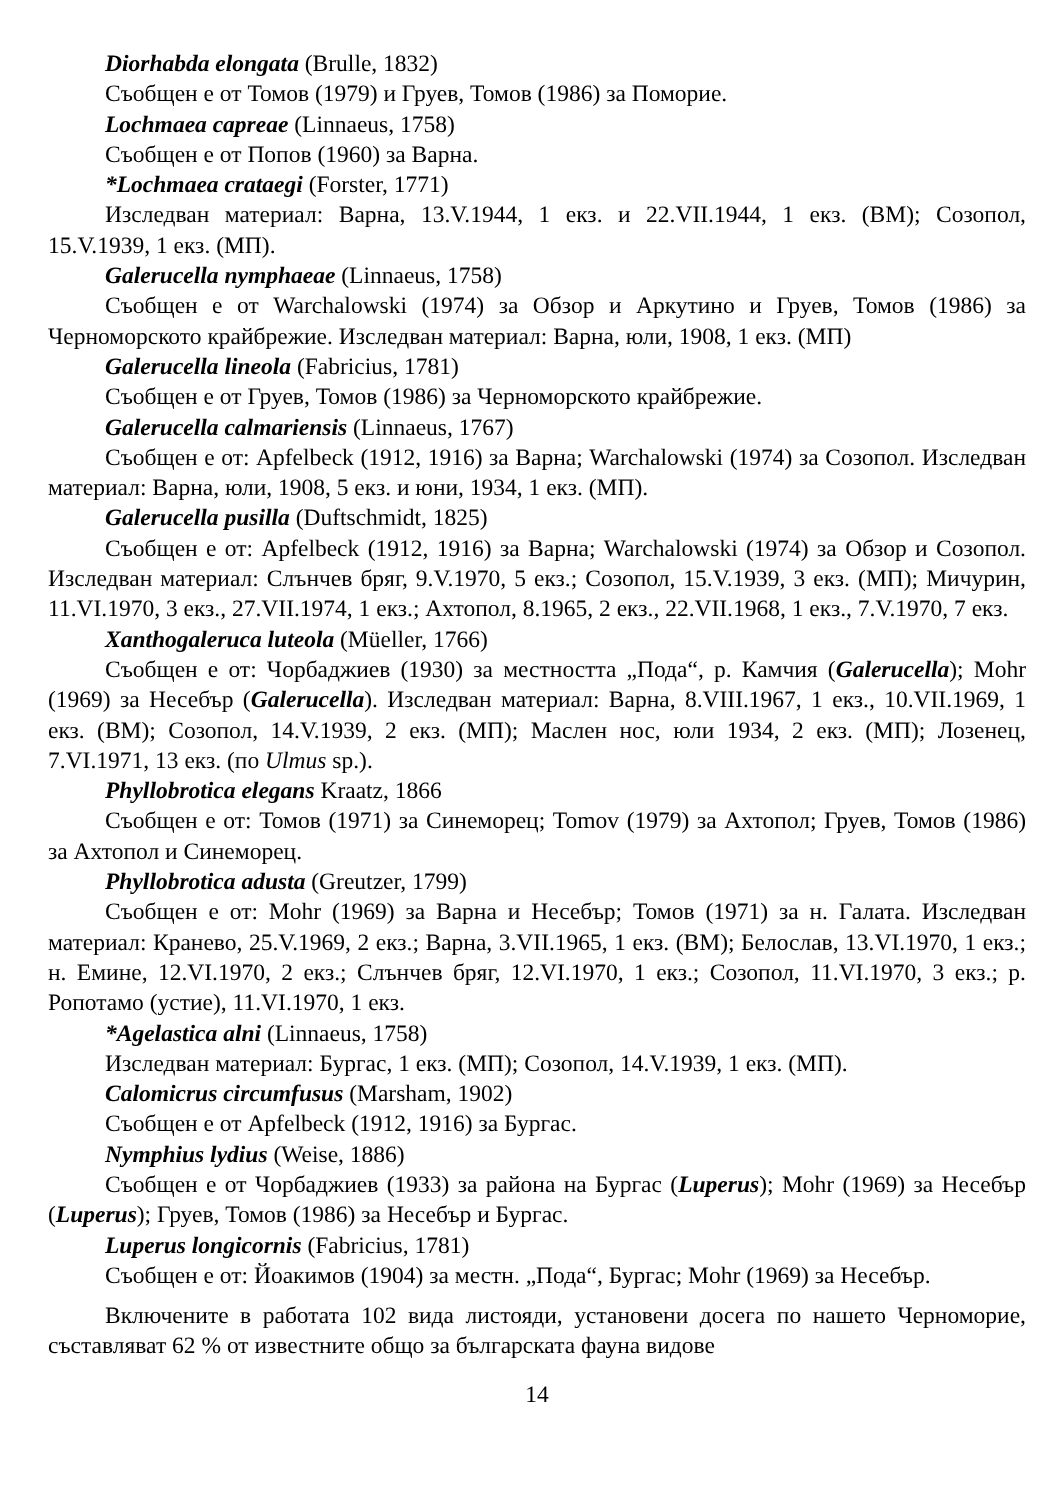Diorhabda elongata (Brulle, 1832)
Съобщен е от Томов (1979) и Груев, Томов (1986) за Поморие.
Lochmaea capreae (Linnaeus, 1758)
Съобщен е от Попов (1960) за Варна.
*Lochmaea crataegi (Forster, 1771)
Изследван материал: Варна, 13.V.1944, 1 екз. и 22.VII.1944, 1 екз. (ВМ); Созопол, 15.V.1939, 1 екз. (МП).
Galerucella nymphaeae (Linnaeus, 1758)
Съобщен е от Warchalowski (1974) за Обзор и Аркутино и Груев, Томов (1986) за Черноморското крайбрежие. Изследван материал: Варна, юли, 1908, 1 екз. (МП)
Galerucella lineola (Fabricius, 1781)
Съобщен е от Груев, Томов (1986) за Черноморското крайбрежие.
Galerucella calmariensis (Linnaeus, 1767)
Съобщен е от: Apfelbeck (1912, 1916) за Варна; Warchalowski (1974) за Созопол. Изследван материал: Варна, юли, 1908, 5 екз. и юни, 1934, 1 екз. (МП).
Galerucella pusilla (Duftschmidt, 1825)
Съобщен е от: Apfelbeck (1912, 1916) за Варна; Warchalowski (1974) за Обзор и Созопол. Изследван материал: Слънчев бряг, 9.V.1970, 5 екз.; Созопол, 15.V.1939, 3 екз. (МП); Мичурин, 11.VI.1970, 3 екз., 27.VII.1974, 1 екз.; Ахтопол, 8.1965, 2 екз., 22.VII.1968, 1 екз., 7.V.1970, 7 екз.
Xanthogaleruca luteola (Müeller, 1766)
Съобщен е от: Чорбаджиев (1930) за местността „Пода“, р. Камчия (Galerucella); Mohr (1969) за Несебър (Galerucella). Изследван материал: Варна, 8.VIII.1967, 1 екз., 10.VII.1969, 1 екз. (ВМ); Созопол, 14.V.1939, 2 екз. (МП); Маслен нос, юли 1934, 2 екз. (МП); Лозенец, 7.VI.1971, 13 екз. (по Ulmus sp.).
Phyllobrotica elegans Kraatz, 1866
Съобщен е от: Томов (1971) за Синеморец; Tomov (1979) за Ахтопол; Груев, Томов (1986) за Ахтопол и Синеморец.
Phyllobrotica adusta (Greutzer, 1799)
Съобщен е от: Mohr (1969) за Варна и Несебър; Томов (1971) за н. Галата. Изследван материал: Кранево, 25.V.1969, 2 екз.; Варна, 3.VII.1965, 1 екз. (ВМ); Белослав, 13.VI.1970, 1 екз.; н. Емине, 12.VI.1970, 2 екз.; Слънчев бряг, 12.VI.1970, 1 екз.; Созопол, 11.VI.1970, 3 екз.; р. Ропотамо (устие), 11.VI.1970, 1 екз.
*Agelastica alni (Linnaeus, 1758)
Изследван материал: Бургас, 1 екз. (МП); Созопол, 14.V.1939, 1 екз. (МП).
Calomicrus circumfusus (Marsham, 1902)
Съобщен е от Apfelbeck (1912, 1916) за Бургас.
Nymphius lydius (Weise, 1886)
Съобщен е от Чорбаджиев (1933) за района на Бургас (Luperus); Mohr (1969) за Несебър (Luperus); Груев, Томов (1986) за Несебър и Бургас.
Luperus longicornis (Fabricius, 1781)
Съобщен е от: Йоакимов (1904) за местн. „Пода“, Бургас; Mohr (1969) за Несебър.
Включените в работата 102 вида листояди, установени досега по нашето Черноморие, съставляват 62 % от известните общо за българската фауна видове
14